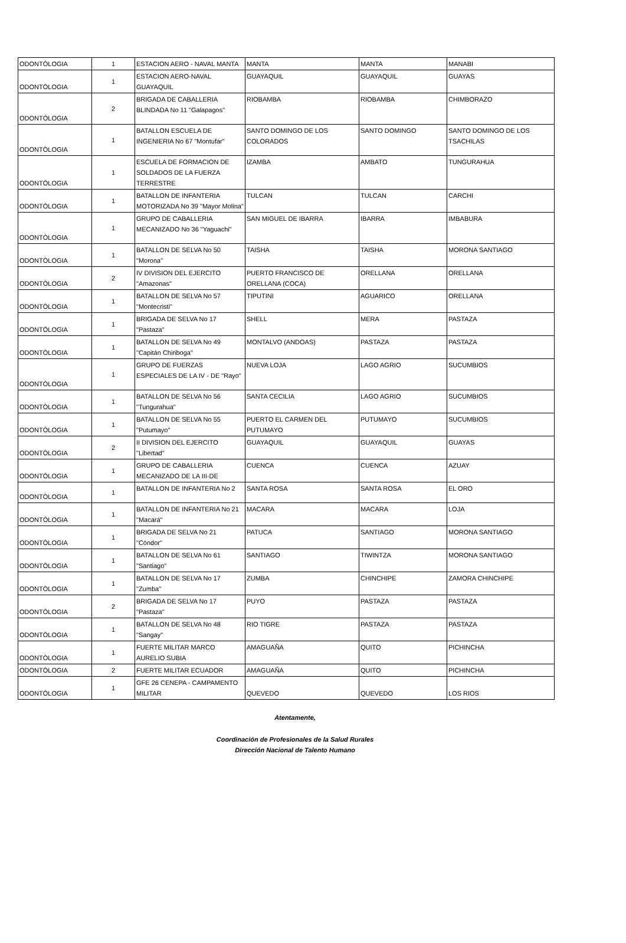| ODONTÒLOGIA | 1 | ESTACION AERO - NAVAL MANTA | MANTA | MANTA | MANABI |
| ODONTÒLOGIA | 1 | ESTACION AERO-NAVAL GUAYAQUIL | GUAYAQUIL | GUAYAQUIL | GUAYAS |
| ODONTÒLOGIA | 2 | BRIGADA DE CABALLERIA BLINDADA No 11 "Galapagos" | RIOBAMBA | RIOBAMBA | CHIMBORAZO |
| ODONTÒLOGIA | 1 | BATALLON ESCUELA DE INGENIERIA No 67 "Montufar" | SANTO DOMINGO DE LOS COLORADOS | SANTO DOMINGO | SANTO DOMINGO DE LOS TSACHILAS |
| ODONTÒLOGIA | 1 | ESCUELA DE FORMACION DE SOLDADOS DE LA FUERZA TERRESTRE | IZAMBA | AMBATO | TUNGURAHUA |
| ODONTÒLOGIA | 1 | BATALLON DE INFANTERIA MOTORIZADA No 39 "Mayor Molina" | TULCAN | TULCAN | CARCHI |
| ODONTÒLOGIA | 1 | GRUPO DE CABALLERIA MECANIZADO No 36 "Yaguachi" | SAN MIGUEL DE IBARRA | IBARRA | IMBABURA |
| ODONTÒLOGIA | 1 | BATALLON DE SELVA No 50 "Morona" | TAISHA | TAISHA | MORONA SANTIAGO |
| ODONTÒLOGIA | 2 | IV DIVISION DEL EJERCITO "Amazonas" | PUERTO FRANCISCO DE ORELLANA (COCA) | ORELLANA | ORELLANA |
| ODONTÒLOGIA | 1 | BATALLON DE SELVA No 57 "Montecristi" | TIPUTINI | AGUARICO | ORELLANA |
| ODONTÒLOGIA | 1 | BRIGADA DE SELVA No 17 "Pastaza" | SHELL | MERA | PASTAZA |
| ODONTÒLOGIA | 1 | BATALLON DE SELVA No 49 "Capitán Chiriboga" | MONTALVO (ANDOAS) | PASTAZA | PASTAZA |
| ODONTÒLOGIA | 1 | GRUPO DE FUERZAS ESPECIALES DE LA IV - DE "Rayo" | NUEVA LOJA | LAGO AGRIO | SUCUMBIOS |
| ODONTÒLOGIA | 1 | BATALLON DE SELVA No 56 "Tungurahua" | SANTA CECILIA | LAGO AGRIO | SUCUMBIOS |
| ODONTÒLOGIA | 1 | BATALLON DE SELVA No 55 "Putumayo" | PUERTO EL CARMEN DEL PUTUMAYO | PUTUMAYO | SUCUMBIOS |
| ODONTÒLOGIA | 2 | II DIVISION DEL EJERCITO "Libertad" | GUAYAQUIL | GUAYAQUIL | GUAYAS |
| ODONTÒLOGIA | 1 | GRUPO DE CABALLERIA MECANIZADO DE LA III-DE | CUENCA | CUENCA | AZUAY |
| ODONTÒLOGIA | 1 | BATALLON DE INFANTERIA No 2 | SANTA ROSA | SANTA ROSA | EL ORO |
| ODONTÒLOGIA | 1 | BATALLON DE INFANTERIA No 21 "Macará" | MACARA | MACARA | LOJA |
| ODONTÒLOGIA | 1 | BRIGADA DE SELVA No 21 "Cóndor" | PATUCA | SANTIAGO | MORONA SANTIAGO |
| ODONTÒLOGIA | 1 | BATALLON DE SELVA No 61 "Santiago" | SANTIAGO | TIWINTZA | MORONA SANTIAGO |
| ODONTÒLOGIA | 1 | BATALLON DE SELVA No 17 "Zumba" | ZUMBA | CHINCHIPE | ZAMORA CHINCHIPE |
| ODONTÒLOGIA | 2 | BRIGADA DE SELVA No 17 "Pastaza" | PUYO | PASTAZA | PASTAZA |
| ODONTÒLOGIA | 1 | BATALLON DE SELVA No 48 "Sangay" | RIO TIGRE | PASTAZA | PASTAZA |
| ODONTÒLOGIA | 1 | FUERTE MILITAR MARCO AURELIO SUBIA | AMAGUAÑA | QUITO | PICHINCHA |
| ODONTÒLOGIA | 2 | FUERTE MILITAR ECUADOR | AMAGUAÑA | QUITO | PICHINCHA |
| ODONTÒLOGIA | 1 | GFE 26 CENEPA - CAMPAMENTO MILITAR | QUEVEDO | QUEVEDO | LOS RIOS |
Atentamente,
Coordinación de Profesionales de la Salud Rurales
Dirección Nacional de Talento Humano